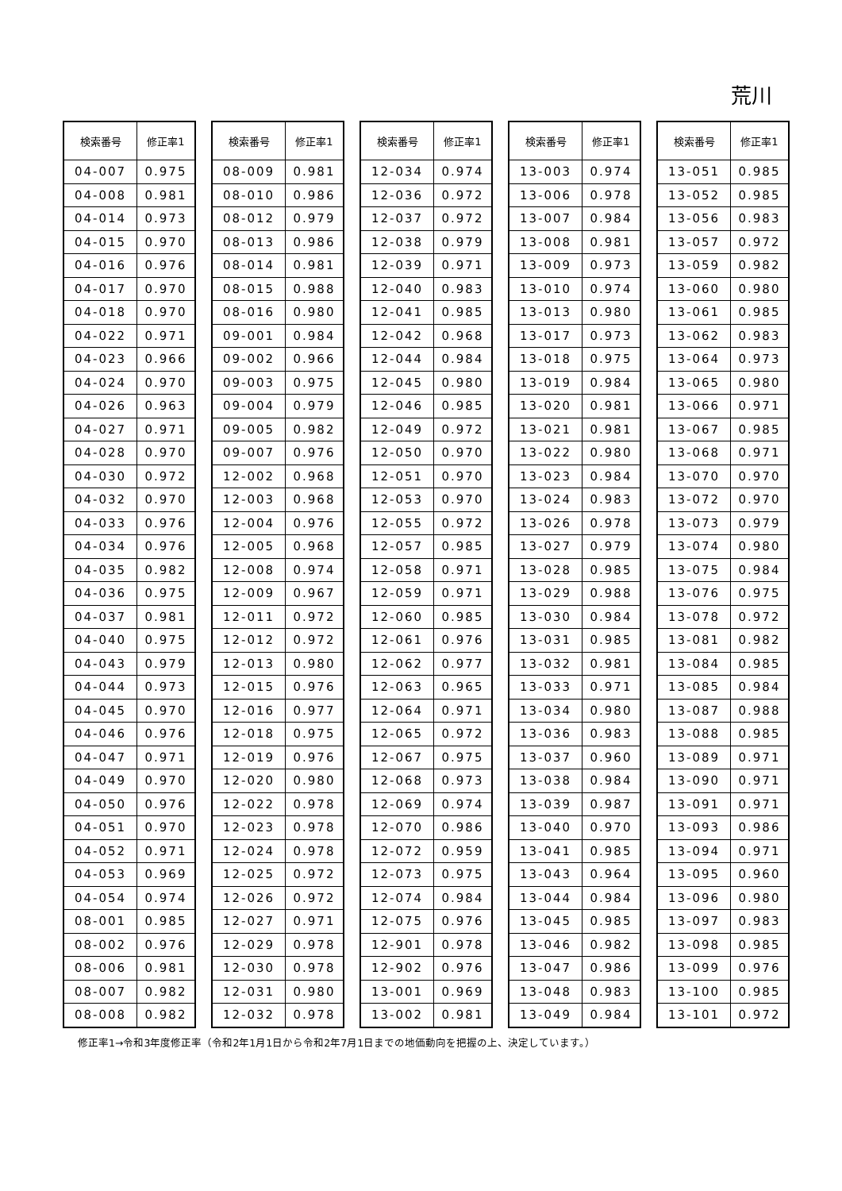荒川
| 検索番号 | 修正率1 |
| --- | --- |
| 04-007 | 0.975 |
| 04-008 | 0.981 |
| 04-014 | 0.973 |
| 04-015 | 0.970 |
| 04-016 | 0.976 |
| 04-017 | 0.970 |
| 04-018 | 0.970 |
| 04-022 | 0.971 |
| 04-023 | 0.966 |
| 04-024 | 0.970 |
| 04-026 | 0.963 |
| 04-027 | 0.971 |
| 04-028 | 0.970 |
| 04-030 | 0.972 |
| 04-032 | 0.970 |
| 04-033 | 0.976 |
| 04-034 | 0.976 |
| 04-035 | 0.982 |
| 04-036 | 0.975 |
| 04-037 | 0.981 |
| 04-040 | 0.975 |
| 04-043 | 0.979 |
| 04-044 | 0.973 |
| 04-045 | 0.970 |
| 04-046 | 0.976 |
| 04-047 | 0.971 |
| 04-049 | 0.970 |
| 04-050 | 0.976 |
| 04-051 | 0.970 |
| 04-052 | 0.971 |
| 04-053 | 0.969 |
| 04-054 | 0.974 |
| 08-001 | 0.985 |
| 08-002 | 0.976 |
| 08-006 | 0.981 |
| 08-007 | 0.982 |
| 08-008 | 0.982 |
| 検索番号 | 修正率1 |
| --- | --- |
| 08-009 | 0.981 |
| 08-010 | 0.986 |
| 08-012 | 0.979 |
| 08-013 | 0.986 |
| 08-014 | 0.981 |
| 08-015 | 0.988 |
| 08-016 | 0.980 |
| 09-001 | 0.984 |
| 09-002 | 0.966 |
| 09-003 | 0.975 |
| 09-004 | 0.979 |
| 09-005 | 0.982 |
| 09-007 | 0.976 |
| 12-002 | 0.968 |
| 12-003 | 0.968 |
| 12-004 | 0.976 |
| 12-005 | 0.968 |
| 12-008 | 0.974 |
| 12-009 | 0.967 |
| 12-011 | 0.972 |
| 12-012 | 0.972 |
| 12-013 | 0.980 |
| 12-015 | 0.976 |
| 12-016 | 0.977 |
| 12-018 | 0.975 |
| 12-019 | 0.976 |
| 12-020 | 0.980 |
| 12-022 | 0.978 |
| 12-023 | 0.978 |
| 12-024 | 0.978 |
| 12-025 | 0.972 |
| 12-026 | 0.972 |
| 12-027 | 0.971 |
| 12-029 | 0.978 |
| 12-030 | 0.978 |
| 12-031 | 0.980 |
| 12-032 | 0.978 |
| 検索番号 | 修正率1 |
| --- | --- |
| 12-034 | 0.974 |
| 12-036 | 0.972 |
| 12-037 | 0.972 |
| 12-038 | 0.979 |
| 12-039 | 0.971 |
| 12-040 | 0.983 |
| 12-041 | 0.985 |
| 12-042 | 0.968 |
| 12-044 | 0.984 |
| 12-045 | 0.980 |
| 12-046 | 0.985 |
| 12-049 | 0.972 |
| 12-050 | 0.970 |
| 12-051 | 0.970 |
| 12-053 | 0.970 |
| 12-055 | 0.972 |
| 12-057 | 0.985 |
| 12-058 | 0.971 |
| 12-059 | 0.971 |
| 12-060 | 0.985 |
| 12-061 | 0.976 |
| 12-062 | 0.977 |
| 12-063 | 0.965 |
| 12-064 | 0.971 |
| 12-065 | 0.972 |
| 12-067 | 0.975 |
| 12-068 | 0.973 |
| 12-069 | 0.974 |
| 12-070 | 0.986 |
| 12-072 | 0.959 |
| 12-073 | 0.975 |
| 12-074 | 0.984 |
| 12-075 | 0.976 |
| 12-901 | 0.978 |
| 12-902 | 0.976 |
| 13-001 | 0.969 |
| 13-002 | 0.981 |
| 検索番号 | 修正率1 |
| --- | --- |
| 13-003 | 0.974 |
| 13-006 | 0.978 |
| 13-007 | 0.984 |
| 13-008 | 0.981 |
| 13-009 | 0.973 |
| 13-010 | 0.974 |
| 13-013 | 0.980 |
| 13-017 | 0.973 |
| 13-018 | 0.975 |
| 13-019 | 0.984 |
| 13-020 | 0.981 |
| 13-021 | 0.981 |
| 13-022 | 0.980 |
| 13-023 | 0.984 |
| 13-024 | 0.983 |
| 13-026 | 0.978 |
| 13-027 | 0.979 |
| 13-028 | 0.985 |
| 13-029 | 0.988 |
| 13-030 | 0.984 |
| 13-031 | 0.985 |
| 13-032 | 0.981 |
| 13-033 | 0.971 |
| 13-034 | 0.980 |
| 13-036 | 0.983 |
| 13-037 | 0.960 |
| 13-038 | 0.984 |
| 13-039 | 0.987 |
| 13-040 | 0.970 |
| 13-041 | 0.985 |
| 13-043 | 0.964 |
| 13-044 | 0.984 |
| 13-045 | 0.985 |
| 13-046 | 0.982 |
| 13-047 | 0.986 |
| 13-048 | 0.983 |
| 13-049 | 0.984 |
| 検索番号 | 修正率1 |
| --- | --- |
| 13-051 | 0.985 |
| 13-052 | 0.985 |
| 13-056 | 0.983 |
| 13-057 | 0.972 |
| 13-059 | 0.982 |
| 13-060 | 0.980 |
| 13-061 | 0.985 |
| 13-062 | 0.983 |
| 13-064 | 0.973 |
| 13-065 | 0.980 |
| 13-066 | 0.971 |
| 13-067 | 0.985 |
| 13-068 | 0.971 |
| 13-070 | 0.970 |
| 13-072 | 0.970 |
| 13-073 | 0.979 |
| 13-074 | 0.980 |
| 13-075 | 0.984 |
| 13-076 | 0.975 |
| 13-078 | 0.972 |
| 13-081 | 0.982 |
| 13-084 | 0.985 |
| 13-085 | 0.984 |
| 13-087 | 0.988 |
| 13-088 | 0.985 |
| 13-089 | 0.971 |
| 13-090 | 0.971 |
| 13-091 | 0.971 |
| 13-093 | 0.986 |
| 13-094 | 0.971 |
| 13-095 | 0.960 |
| 13-096 | 0.980 |
| 13-097 | 0.983 |
| 13-098 | 0.985 |
| 13-099 | 0.976 |
| 13-100 | 0.985 |
| 13-101 | 0.972 |
修正率1→令和3年度修正率（令和2年1月1日から令和2年7月1日までの地価動向を把握の上、決定しています。）